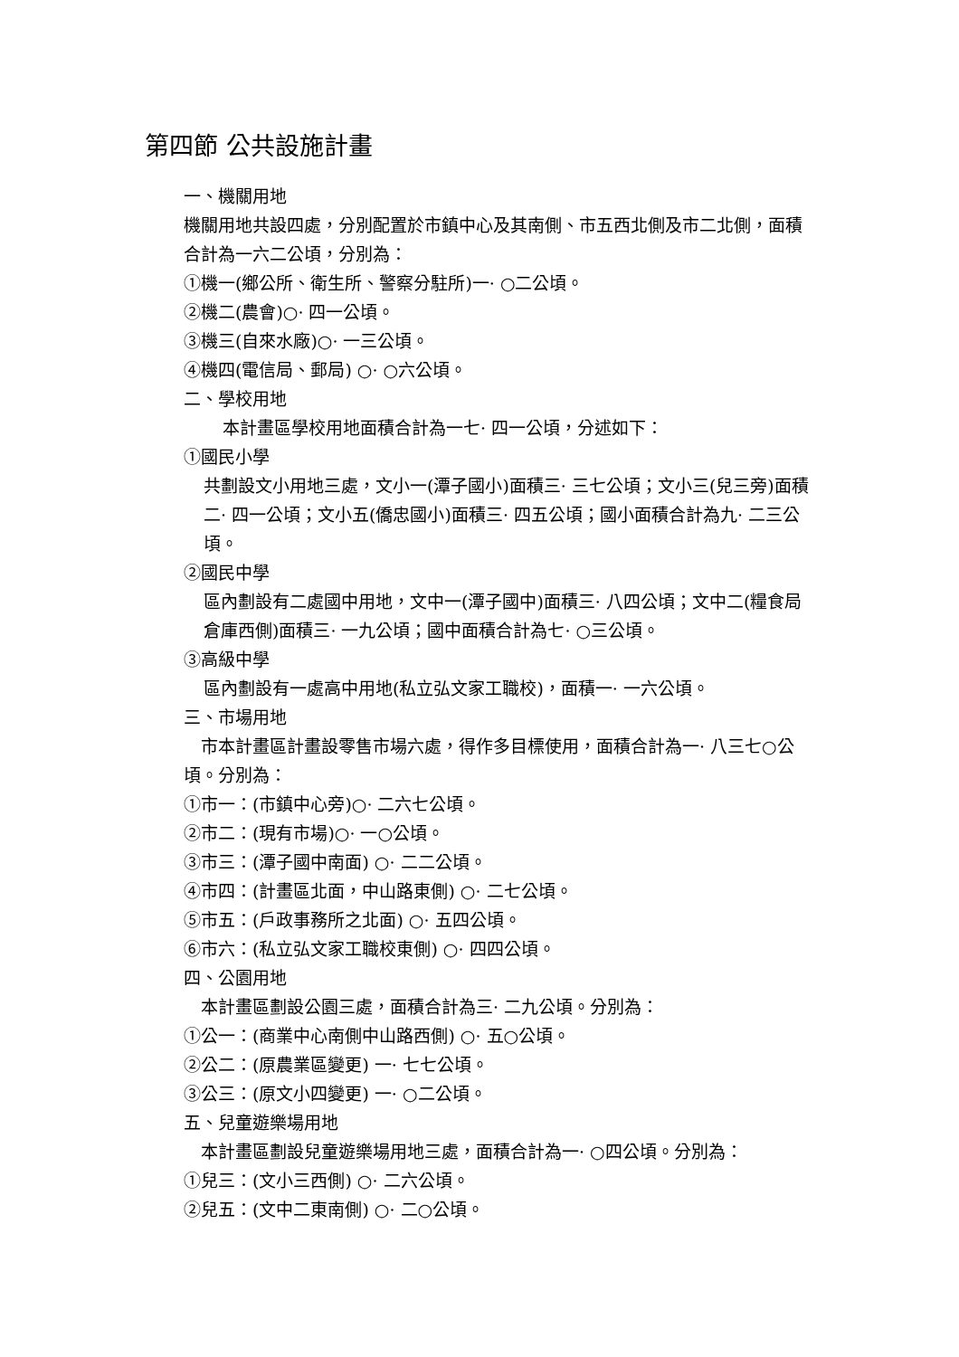第四節 公共設施計畫
一、機關用地
機關用地共設四處，分別配置於市鎮中心及其南側、市五西北側及市二北側，面積合計為一六二公頃，分別為：
①機一(鄉公所、衛生所、警察分駐所)一· ○二公頃。
②機二(農會)○· 四一公頃。
③機三(自來水廠)○· 一三公頃。
④機四(電信局、郵局) ○· ○六公頃。
二、學校用地
本計畫區學校用地面積合計為一七· 四一公頃，分述如下：
①國民小學
共劃設文小用地三處，文小一(潭子國小)面積三· 三七公頃；文小三(兒三旁)面積二· 四一公頃；文小五(僑忠國小)面積三· 四五公頃；國小面積合計為九· 二三公頃。
②國民中學
區內劃設有二處國中用地，文中一(潭子國中)面積三· 八四公頃；文中二(糧食局倉庫西側)面積三· 一九公頃；國中面積合計為七· ○三公頃。
③高級中學
區內劃設有一處高中用地(私立弘文家工職校)，面積一· 一六公頃。
三、市場用地
　市本計畫區計畫設零售市場六處，得作多目標使用，面積合計為一· 八三七○公頃。分別為：
①市一：(市鎮中心旁)○· 二六七公頃。
②市二：(現有市場)○· 一○公頃。
③市三：(潭子國中南面) ○· 二二公頃。
④市四：(計畫區北面，中山路東側) ○· 二七公頃。
⑤市五：(戶政事務所之北面) ○· 五四公頃。
⑥市六：(私立弘文家工職校東側) ○· 四四公頃。
四、公園用地
　本計畫區劃設公園三處，面積合計為三· 二九公頃。分別為：
①公一：(商業中心南側中山路西側) ○· 五○公頃。
②公二：(原農業區變更) 一· 七七公頃。
③公三：(原文小四變更) 一· ○二公頃。
五、兒童遊樂場用地
　本計畫區劃設兒童遊樂場用地三處，面積合計為一· ○四公頃。分別為：
①兒三：(文小三西側) ○· 二六公頃。
②兒五：(文中二東南側) ○· 二○公頃。